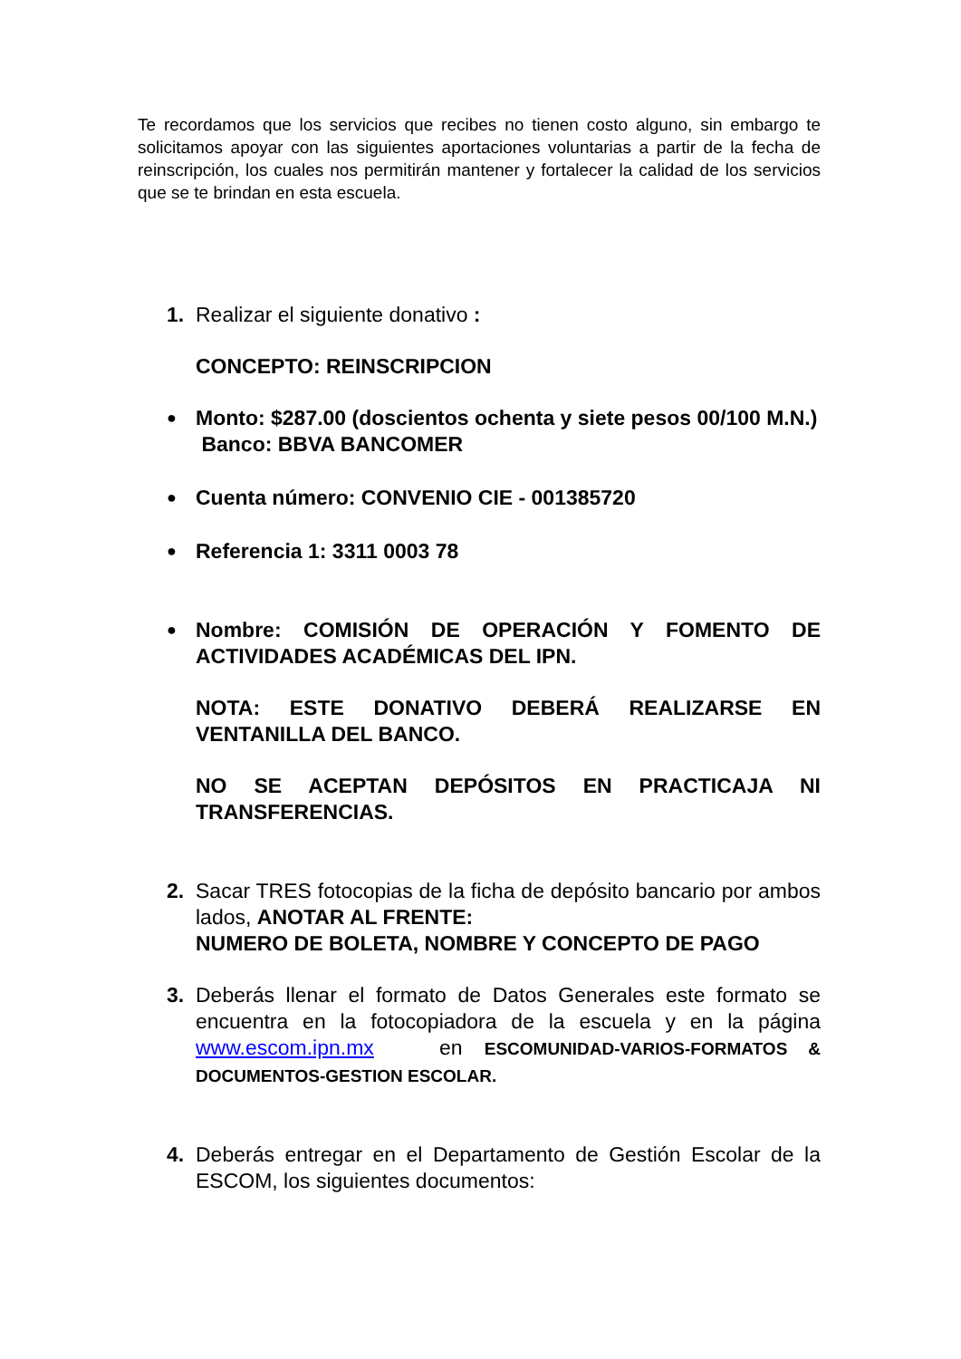Te recordamos que los servicios que recibes no tienen costo alguno, sin embargo te solicitamos apoyar con las siguientes aportaciones voluntarias a partir de la fecha de reinscripción, los cuales nos permitirán mantener y fortalecer la calidad de los servicios que se te brindan en esta escuela.
1. Realizar el siguiente donativo :
CONCEPTO: REINSCRIPCION
● Monto: $287.00 (doscientos ochenta y siete pesos 00/100 M.N.)
Banco: BBVA BANCOMER
● Cuenta número: CONVENIO CIE - 001385720
● Referencia 1: 3311 0003 78
● Nombre: COMISIÓN DE OPERACIÓN Y FOMENTO DE ACTIVIDADES ACADÉMICAS DEL IPN.
NOTA: ESTE DONATIVO DEBERÁ REALIZARSE EN VENTANILLA DEL BANCO.
NO SE ACEPTAN DEPÓSITOS EN PRACTICAJA NI TRANSFERENCIAS.
2. Sacar TRES fotocopias de la ficha de depósito bancario por ambos lados, ANOTAR AL FRENTE:
NUMERO DE BOLETA, NOMBRE Y CONCEPTO DE PAGO
3. Deberás llenar el formato de Datos Generales este formato se encuentra en la fotocopiadora de la escuela y en la página www.escom.ipn.mx en ESCOMUNIDAD-VARIOS-FORMATOS & DOCUMENTOS-GESTION ESCOLAR.
4. Deberás entregar en el Departamento de Gestión Escolar de la ESCOM, los siguientes documentos: